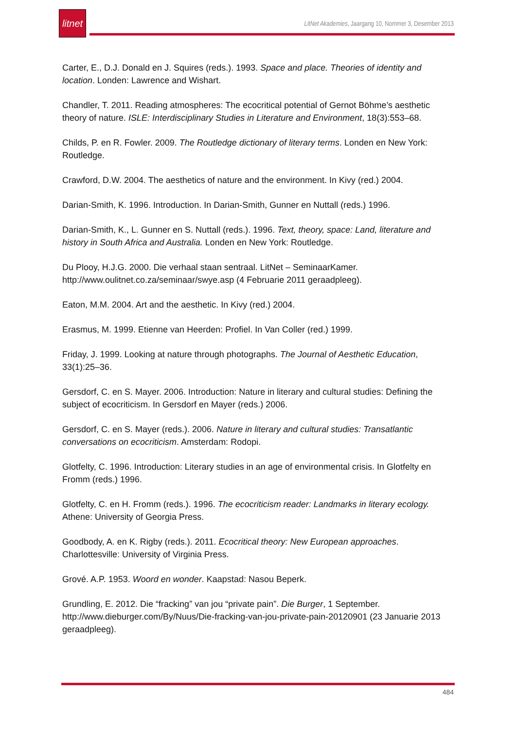litnet
LitNet Akademies, Jaargang 10, Nommer 3, Desember 2013
Carter, E., D.J. Donald en J. Squires (reds.). 1993. Space and place. Theories of identity and location. Londen: Lawrence and Wishart.
Chandler, T. 2011. Reading atmospheres: The ecocritical potential of Gernot Böhme’s aesthetic theory of nature. ISLE: Interdisciplinary Studies in Literature and Environment, 18(3):553–68.
Childs, P. en R. Fowler. 2009. The Routledge dictionary of literary terms. Londen en New York: Routledge.
Crawford, D.W. 2004. The aesthetics of nature and the environment. In Kivy (red.) 2004.
Darian-Smith, K. 1996. Introduction. In Darian-Smith, Gunner en Nuttall (reds.) 1996.
Darian-Smith, K., L. Gunner en S. Nuttall (reds.). 1996. Text, theory, space: Land, literature and history in South Africa and Australia. Londen en New York: Routledge.
Du Plooy, H.J.G. 2000. Die verhaal staan sentraal. LitNet – SeminaarKamer. http://www.oulitnet.co.za/seminaar/swye.asp (4 Februarie 2011 geraadpleeg).
Eaton, M.M. 2004. Art and the aesthetic. In Kivy (red.) 2004.
Erasmus, M. 1999. Etienne van Heerden: Profiel. In Van Coller (red.) 1999.
Friday, J. 1999. Looking at nature through photographs. The Journal of Aesthetic Education, 33(1):25–36.
Gersdorf, C. en S. Mayer. 2006. Introduction: Nature in literary and cultural studies: Defining the subject of ecocriticism. In Gersdorf en Mayer (reds.) 2006.
Gersdorf, C. en S. Mayer (reds.). 2006. Nature in literary and cultural studies: Transatlantic conversations on ecocriticism. Amsterdam: Rodopi.
Glotfelty, C. 1996. Introduction: Literary studies in an age of environmental crisis. In Glotfelty en Fromm (reds.) 1996.
Glotfelty, C. en H. Fromm (reds.). 1996. The ecocriticism reader: Landmarks in literary ecology. Athene: University of Georgia Press.
Goodbody, A. en K. Rigby (reds.). 2011. Ecocritical theory: New European approaches. Charlottesville: University of Virginia Press.
Grové. A.P. 1953. Woord en wonder. Kaapstad: Nasou Beperk.
Grundling, E. 2012. Die “fracking” van jou “private pain”. Die Burger, 1 September. http://www.dieburger.com/By/Nuus/Die-fracking-van-jou-private-pain-20120901 (23 Januarie 2013 geraadpleeg).
484